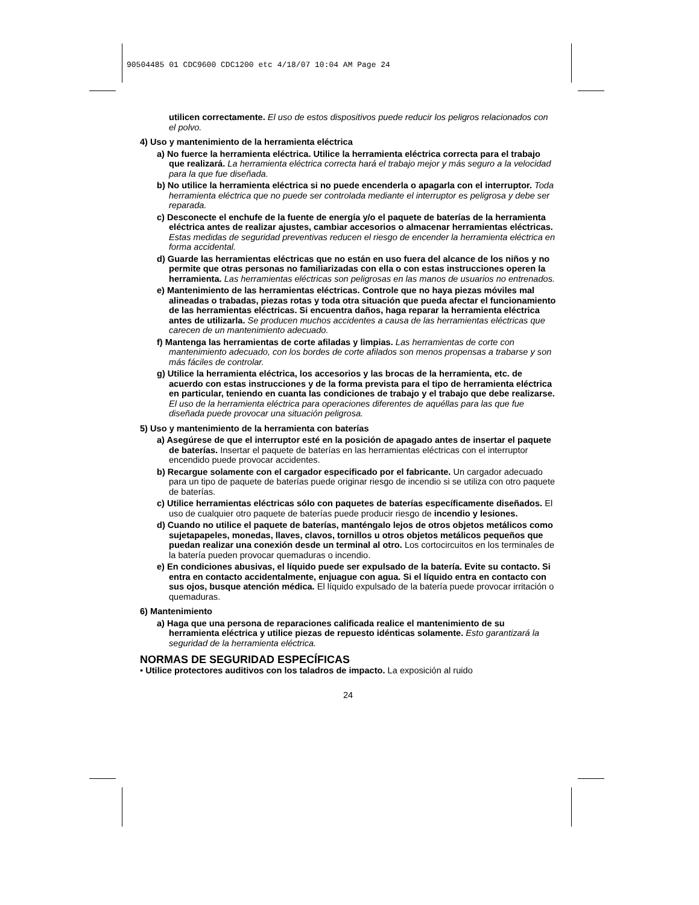90504485 01 CDC9600 CDC1200 etc 4/18/07 10:04 AM Page 24
utilicen correctamente. El uso de estos dispositivos puede reducir los peligros relacionados con el polvo.
4) Uso y mantenimiento de la herramienta eléctrica
a) No fuerce la herramienta eléctrica. Utilice la herramienta eléctrica correcta para el trabajo que realizará. La herramienta eléctrica correcta hará el trabajo mejor y más seguro a la velocidad para la que fue diseñada.
b) No utilice la herramienta eléctrica si no puede encenderla o apagarla con el interruptor. Toda herramienta eléctrica que no puede ser controlada mediante el interruptor es peligrosa y debe ser reparada.
c) Desconecte el enchufe de la fuente de energía y/o el paquete de baterías de la herramienta eléctrica antes de realizar ajustes, cambiar accesorios o almacenar herramientas eléctricas. Estas medidas de seguridad preventivas reducen el riesgo de encender la herramienta eléctrica en forma accidental.
d) Guarde las herramientas eléctricas que no están en uso fuera del alcance de los niños y no permite que otras personas no familiarizadas con ella o con estas instrucciones operen la herramienta. Las herramientas eléctricas son peligrosas en las manos de usuarios no entrenados.
e) Mantenimiento de las herramientas eléctricas. Controle que no haya piezas móviles mal alineadas o trabadas, piezas rotas y toda otra situación que pueda afectar el funcionamiento de las herramientas eléctricas. Si encuentra daños, haga reparar la herramienta eléctrica antes de utilizarla. Se producen muchos accidentes a causa de las herramientas eléctricas que carecen de un mantenimiento adecuado.
f) Mantenga las herramientas de corte afiladas y limpias. Las herramientas de corte con mantenimiento adecuado, con los bordes de corte afilados son menos propensas a trabarse y son más fáciles de controlar.
g) Utilice la herramienta eléctrica, los accesorios y las brocas de la herramienta, etc. de acuerdo con estas instrucciones y de la forma prevista para el tipo de herramienta eléctrica en particular, teniendo en cuanta las condiciones de trabajo y el trabajo que debe realizarse. El uso de la herramienta eléctrica para operaciones diferentes de aquéllas para las que fue diseñada puede provocar una situación peligrosa.
5) Uso y mantenimiento de la herramienta con baterías
a) Asegúrese de que el interruptor esté en la posición de apagado antes de insertar el paquete de baterías. Insertar el paquete de baterías en las herramientas eléctricas con el interruptor encendido puede provocar accidentes.
b) Recargue solamente con el cargador especificado por el fabricante. Un cargador adecuado para un tipo de paquete de baterías puede originar riesgo de incendio si se utiliza con otro paquete de baterías.
c) Utilice herramientas eléctricas sólo con paquetes de baterías específicamente diseñados. El uso de cualquier otro paquete de baterías puede producir riesgo de incendio y lesiones.
d) Cuando no utilice el paquete de baterías, manténgalo lejos de otros objetos metálicos como sujetapapeles, monedas, llaves, clavos, tornillos u otros objetos metálicos pequeños que puedan realizar una conexión desde un terminal al otro. Los cortocircuitos en los terminales de la batería pueden provocar quemaduras o incendio.
e) En condiciones abusivas, el líquido puede ser expulsado de la batería. Evite su contacto. Si entra en contacto accidentalmente, enjuague con agua. Si el líquido entra en contacto con sus ojos, busque atención médica. El líquido expulsado de la batería puede provocar irritación o quemaduras.
6) Mantenimiento
a) Haga que una persona de reparaciones calificada realice el mantenimiento de su herramienta eléctrica y utilice piezas de repuesto idénticas solamente. Esto garantizará la seguridad de la herramienta eléctrica.
NORMAS DE SEGURIDAD ESPECÍFICAS
• Utilice protectores auditivos con los taladros de impacto. La exposición al ruido
24